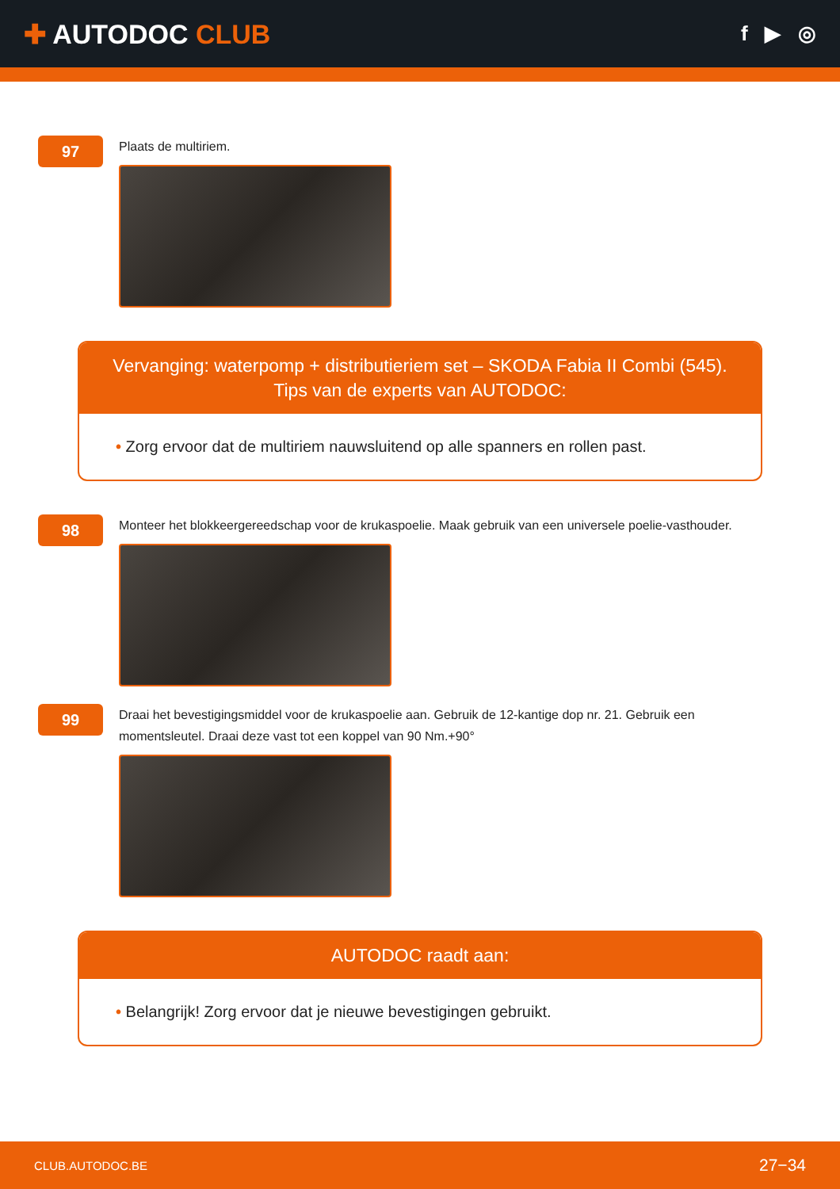✚ AUTODOC CLUB
f ▶ ◎
97
Plaats de multiriem.
Vervanging: waterpomp + distributieriem set – SKODA Fabia II Combi (545).
Tips van de experts van AUTODOC:
• Zorg ervoor dat de multiriem nauwsluitend op alle spanners en rollen past.
98
Monteer het blokkeergereedschap voor de krukaspoelie. Maak gebruik van een universele poelie-vasthouder.
99
Draai het bevestigingsmiddel voor de krukaspoelie aan. Gebruik de 12-kantige dop nr. 21. Gebruik een momentsleutel. Draai deze vast tot een koppel van 90 Nm.+90°
AUTODOC raadt aan:
• Belangrijk! Zorg ervoor dat je nieuwe bevestigingen gebruikt.
CLUB.AUTODOC.BE 27−34